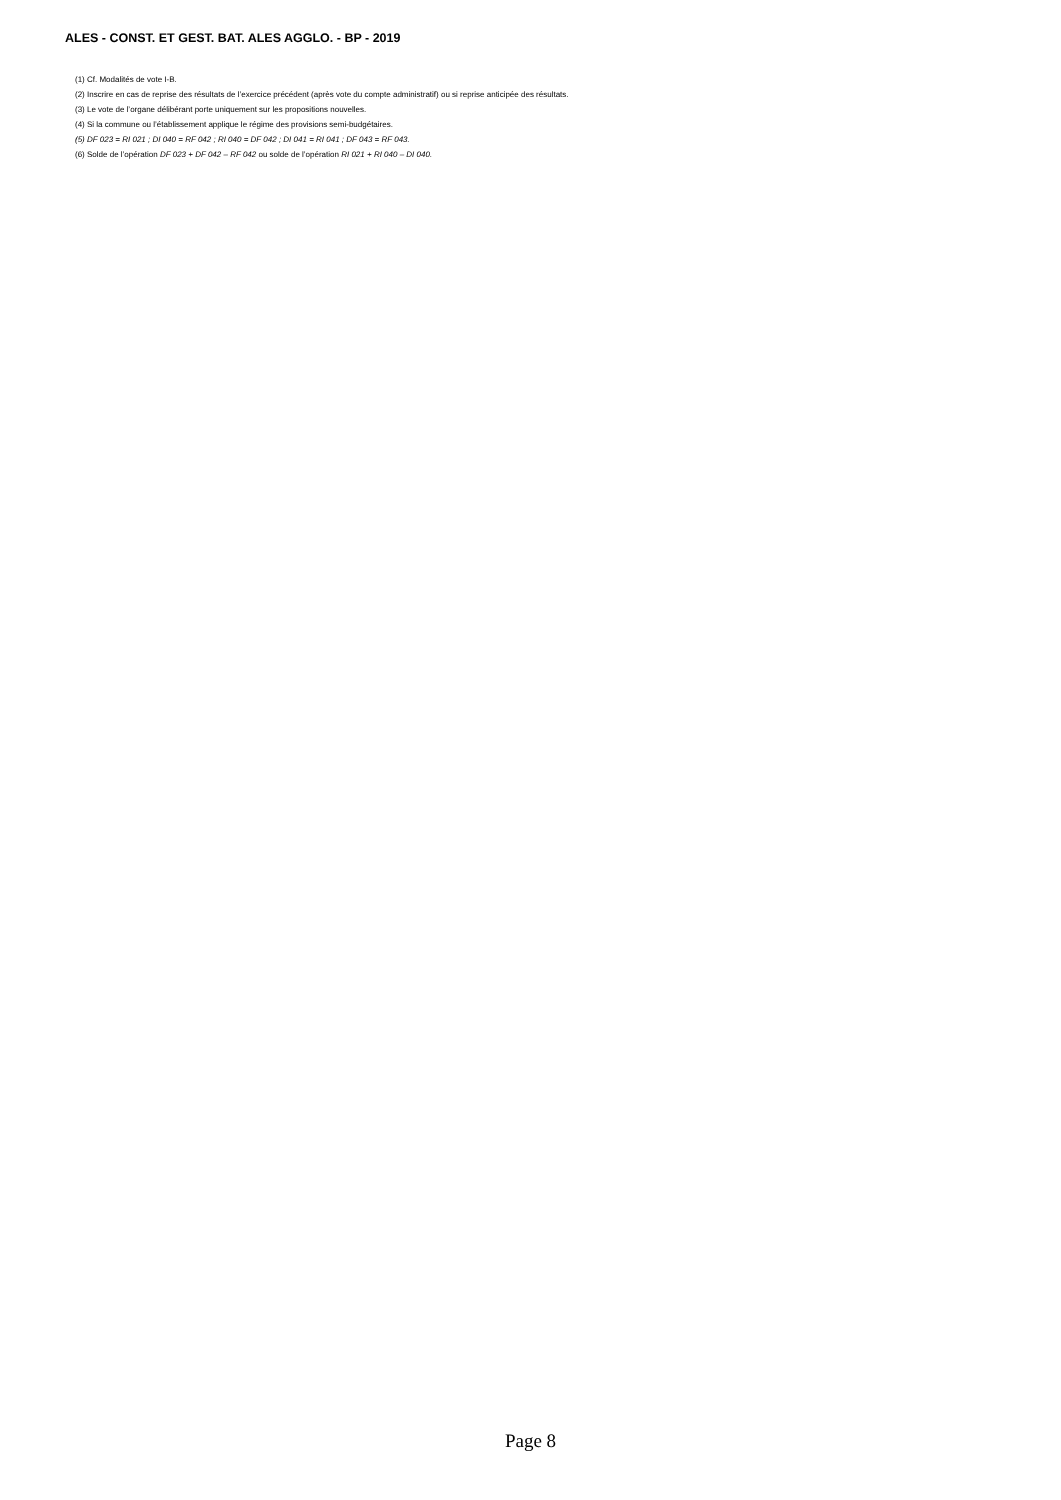ALES - CONST. ET GEST. BAT. ALES AGGLO. - BP - 2019
(1) Cf. Modalités de vote I-B.
(2) Inscrire en cas de reprise des résultats de l’exercice précédent (après vote du compte administratif) ou si reprise anticipée des résultats.
(3) Le vote de l’organe délibérant porte uniquement sur les propositions nouvelles.
(4) Si la commune ou l’établissement applique le régime des provisions semi-budgétaires.
(5) DF 023 = RI 021 ; DI 040 = RF 042 ; RI 040 = DF 042 ; DI 041 = RI 041 ; DF 043 = RF 043.
(6) Solde de l’opération DF 023 + DF 042 – RF 042 ou solde de l’opération RI 021 + RI 040 – DI 040.
Page 8